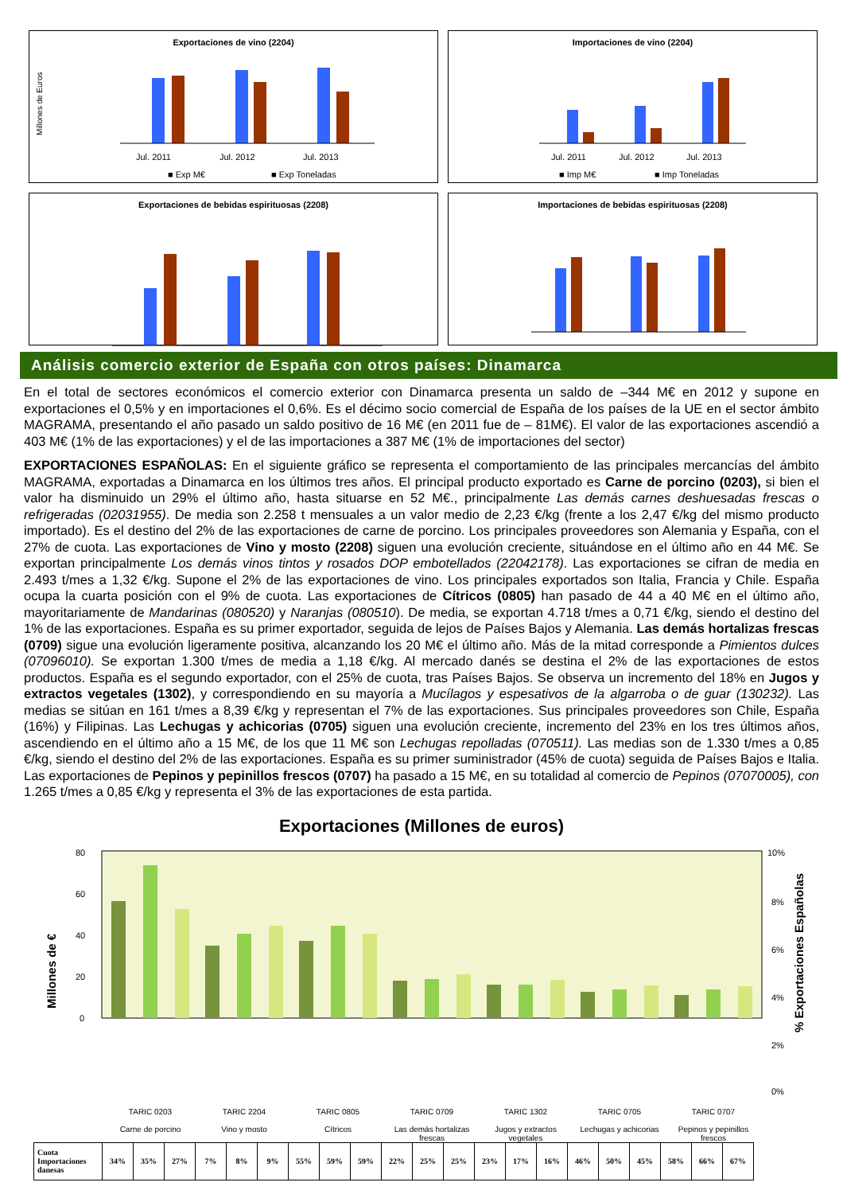Exportaciones de vino (2204)
Millones de Euros
Jul. 2011
Jul. 2012
Jul. 2013
■ Exp M€
■ Exp Toneladas
Importaciones de vino (2204)
Jul. 2011
Jul. 2012
Jul. 2013
■ Imp M€
■ Imp Toneladas
Exportaciones de bebidas espirituosas (2208)
Importaciones de bebidas espirituosas (2208)
Análisis comercio exterior de España con otros países: Dinamarca
En el total de sectores económicos el comercio exterior con Dinamarca presenta un saldo de –344 M€ en 2012 y supone en exportaciones el 0,5% y en importaciones el 0,6%. Es el décimo socio comercial de España de los países de la UE en el sector ámbito MAGRAMA, presentando el año pasado un saldo positivo de 16 M€ (en 2011 fue de – 81M€). El valor de las exportaciones ascendió a 403 M€ (1% de las exportaciones) y el de las importaciones a 387 M€ (1% de importaciones del sector)
EXPORTACIONES ESPAÑOLAS: En el siguiente gráfico se representa el comportamiento de las principales mercancías del ámbito MAGRAMA, exportadas a Dinamarca en los últimos tres años. El principal producto exportado es Carne de porcino (0203), si bien el valor ha disminuido un 29% el último año, hasta situarse en 52 M€., principalmente Las demás carnes deshuesadas frescas o refrigeradas (02031955). De media son 2.258 t mensuales a un valor medio de 2,23 €/kg (frente a los 2,47 €/kg del mismo producto importado). Es el destino del 2% de las exportaciones de carne de porcino. Los principales proveedores son Alemania y España, con el 27% de cuota. Las exportaciones de Vino y mosto (2208) siguen una evolución creciente, situándose en el último año en 44 M€. Se exportan principalmente Los demás vinos tintos y rosados DOP embotellados (22042178). Las exportaciones se cifran de media en 2.493 t/mes a 1,32 €/kg. Supone el 2% de las exportaciones de vino. Los principales exportados son Italia, Francia y Chile. España ocupa la cuarta posición con el 9% de cuota. Las exportaciones de Cítricos (0805) han pasado de 44 a 40 M€ en el último año, mayoritariamente de Mandarinas (080520) y Naranjas (080510). De media, se exportan 4.718 t/mes a 0,71 €/kg, siendo el destino del 1% de las exportaciones. España es su primer exportador, seguida de lejos de Países Bajos y Alemania. Las demás hortalizas frescas (0709) sigue una evolución ligeramente positiva, alcanzando los 20 M€ el último año. Más de la mitad corresponde a Pimientos dulces (07096010). Se exportan 1.300 t/mes de media a 1,18 €/kg. Al mercado danés se destina el 2% de las exportaciones de estos productos. España es el segundo exportador, con el 25% de cuota, tras Países Bajos. Se observa un incremento del 18% en Jugos y extractos vegetales (1302), y correspondiendo en su mayoría a Mucílagos y espesativos de la algarroba o de guar (130232). Las medias se sitúan en 161 t/mes a 8,39 €/kg y representan el 7% de las exportaciones. Sus principales proveedores son Chile, España (16%) y Filipinas. Las Lechugas y achicorias (0705) siguen una evolución creciente, incremento del 23% en los tres últimos años, ascendiendo en el último año a 15 M€, de los que 11 M€ son Lechugas repolladas (070511). Las medias son de 1.330 t/mes a 0,85 €/kg, siendo el destino del 2% de las exportaciones. España es su primer suministrador (45% de cuota) seguida de Países Bajos e Italia. Las exportaciones de Pepinos y pepinillos frescos (0707) ha pasado a 15 M€, en su totalidad al comercio de Pepinos (07070005), con 1.265 t/mes a 0,85 €/kg y representa el 3% de las exportaciones de esta partida.
Exportaciones (Millones de euros)
Millones de €
% Exportaciones Españolas
80
60
40
20
0
10%
8%
6%
4%
2%
0%
TARIC 0203
Carne de porcino
TARIC 2204
Vino y mosto
TARIC 0805
Cítricos
TARIC 0709
Las demás hortalizas frescas
TARIC 1302
Jugos y extractos vegetales
TARIC 0705
Lechugas y achicorias
TARIC 0707
Pepinos y pepinillos frescos
| Cuota Importaciones danesas | 34% | 35% | 27% | 7% | 8% | 9% | 55% | 59% | 59% | 22% | 25% | 25% | 23% | 17% | 16% | 46% | 50% | 45% | 58% | 66% | 67% |